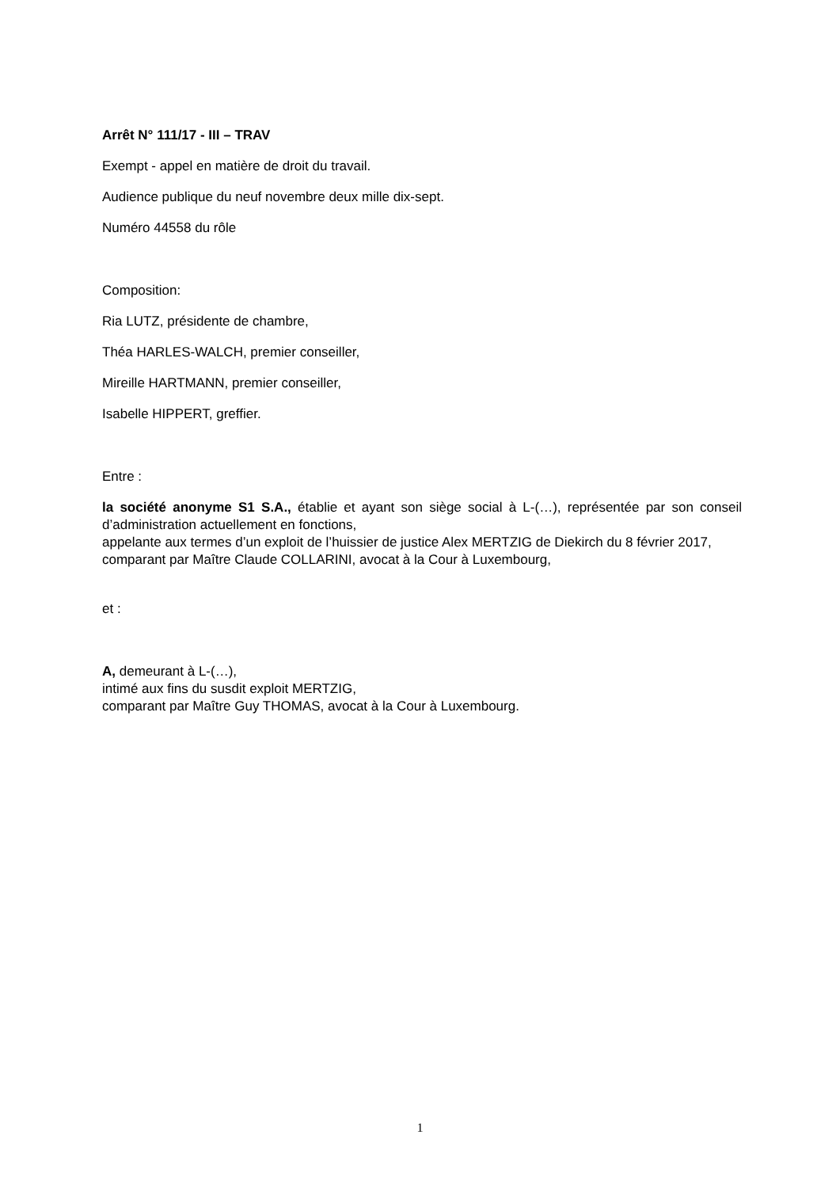Arrêt N° 111/17 - III – TRAV
Exempt - appel en matière de droit du travail.
Audience publique du neuf novembre deux mille dix-sept.
Numéro 44558 du rôle
Composition:
Ria LUTZ, présidente de chambre,
Théa HARLES-WALCH, premier conseiller,
Mireille HARTMANN, premier conseiller,
Isabelle HIPPERT, greffier.
Entre :
la société anonyme S1 S.A., établie et ayant son siège social à L-(…), représentée par son conseil d’administration actuellement en fonctions,
appelante aux termes d’un exploit de l’huissier de justice Alex MERTZIG de Diekirch du 8 février 2017,
comparant par Maître Claude COLLARINI, avocat à la Cour à Luxembourg,
et :
A, demeurant à L-(…),
intimé aux fins du susdit exploit MERTZIG,
comparant par Maître Guy THOMAS, avocat à la Cour à Luxembourg.
1